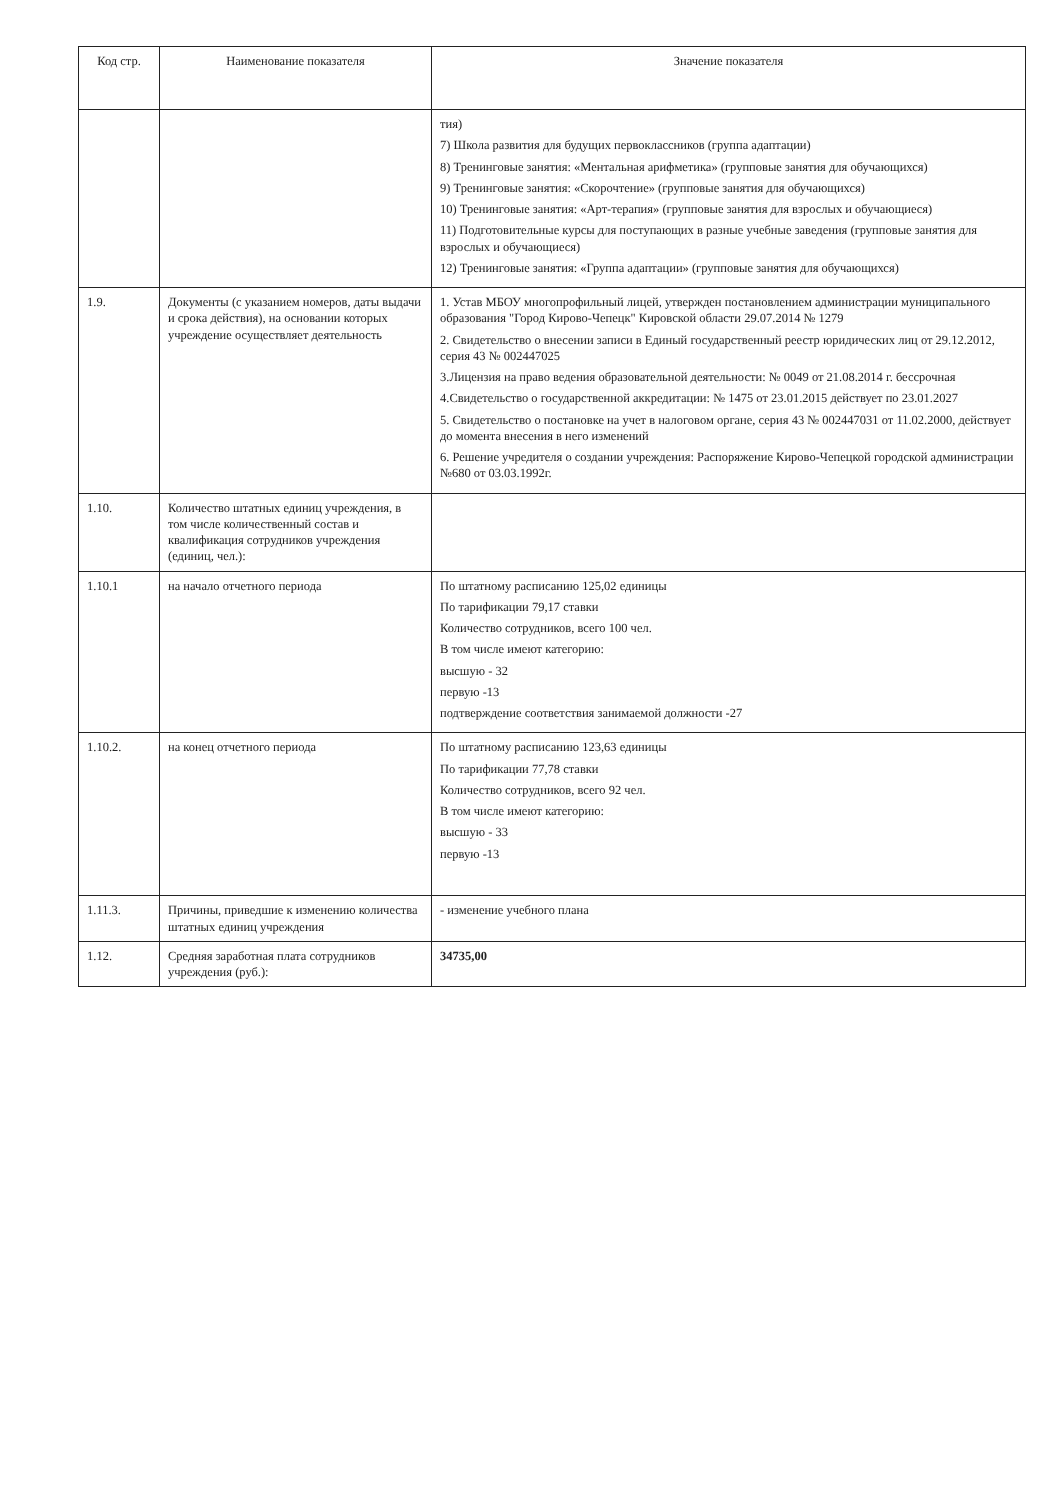| Код стр. | Наименование показателя | Значение показателя |
| --- | --- | --- |
| | | тия) 7) Школа развития для будущих первоклассников (группа адаптации) 8) Тренинговые занятия: «Ментальная арифметика» (групповые занятия для обучающихся) 9) Тренинговые занятия: «Скорочтение» (групповые занятия для обучающихся) 10) Тренинговые занятия: «Арт-терапия» (групповые занятия для взрослых и обучающиеся) 11) Подготовительные курсы для поступающих в разные учебные заведения (групповые занятия для взрослых и обучающиеся) 12) Тренинговые занятия: «Группа адаптации» (групповые занятия для обучающихся) |
| 1.9. | Документы (с указанием номеров, даты выдачи и срока действия), на основании которых учреждение осуществляет деятельность | 1. Устав МБОУ многопрофильный лицей, утвержден постановлением администрации муниципального образования "Город Кирово-Чепецк" Кировской области 29.07.2014 № 1279 2. Свидетельство о внесении записи в Единый государственный реестр юридических лиц от 29.12.2012, серия 43 № 002447025 3.Лицензия на право ведения образовательной деятельности: № 0049 от 21.08.2014 г. бессрочная 4.Свидетельство о государственной аккредитации: № 1475 от 23.01.2015 действует по 23.01.2027 5. Свидетельство о постановке на учет в налоговом органе, серия 43 № 002447031 от 11.02.2000, действует до момента внесения в него изменений 6. Решение учредителя о создании учреждения: Распоряжение Кирово-Чепецкой городской администрации №680 от 03.03.1992г. |
| 1.10. | Количество штатных единиц учреждения, в том числе количественный состав и квалификация сотрудников учреждения (единиц, чел.): | |
| 1.10.1 | на начало отчетного периода | По штатному расписанию 125,02 единицы По тарификации 79,17 ставки Количество сотрудников, всего 100 чел. В том числе имеют категорию: высшую - 32 первую -13 подтверждение соответствия занимаемой должности -27 |
| 1.10.2. | на конец отчетного периода | По штатному расписанию 123,63 единицы По тарификации 77,78 ставки Количество сотрудников, всего 92 чел. В том числе имеют категорию: высшую - 33 первую -13 |
| 1.11.3. | Причины, приведшие к изменению количества штатных единиц учреждения | - изменение учебного плана |
| 1.12. | Средняя заработная плата сотрудников учреждения (руб.): | 34735,00 |